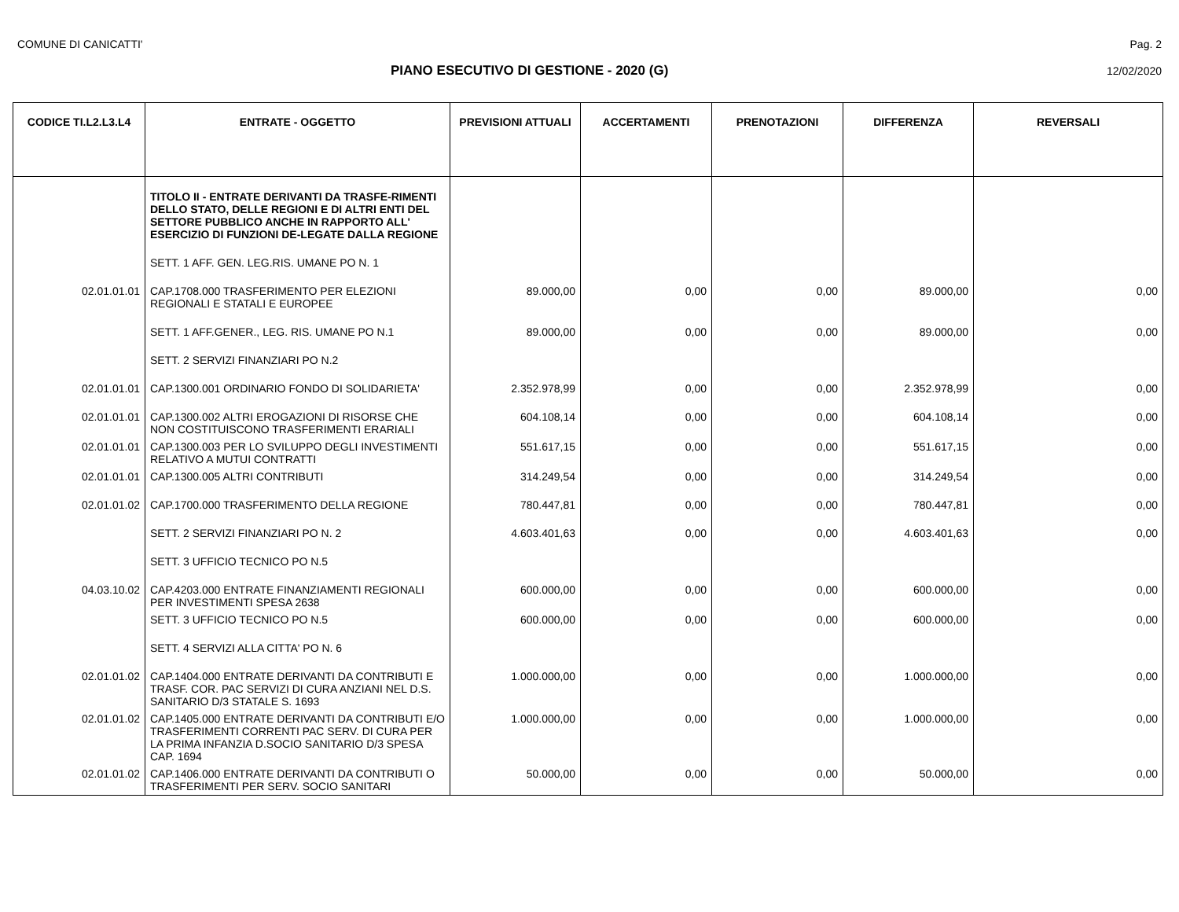COMUNE DI CANICATTI' Pag. 2
PIANO ESECUTIVO DI GESTIONE - 2020 (G)
12/02/2020
| CODICE TI.L2.L3.L4 | ENTRATE - OGGETTO | PREVISIONI ATTUALI | ACCERTAMENTI | PRENOTAZIONI | DIFFERENZA | REVERSALI |
| --- | --- | --- | --- | --- | --- | --- |
| | TITOLO II - ENTRATE DERIVANTI DA TRASFE-RIMENTI DELLO STATO, DELLE REGIONI E DI ALTRI ENTI DEL SETTORE PUBBLICO ANCHE IN RAPPORTO ALL' ESERCIZIO DI FUNZIONI DE-LEGATE DALLA REGIONE | | | | | |
| | SETT. 1 AFF. GEN. LEG.RIS. UMANE PO N. 1 | | | | | |
| 02.01.01.01 | CAP.1708.000 TRASFERIMENTO PER ELEZIONI REGIONALI E STATALI E EUROPEE | 89.000,00 | 0,00 | 0,00 | 89.000,00 | 0,00 |
| | SETT. 1 AFF.GENER., LEG. RIS. UMANE PO N.1 | 89.000,00 | 0,00 | 0,00 | 89.000,00 | 0,00 |
| | SETT. 2 SERVIZI FINANZIARI PO N.2 | | | | | |
| 02.01.01.01 | CAP.1300.001 ORDINARIO FONDO DI SOLIDARIETA' | 2.352.978,99 | 0,00 | 0,00 | 2.352.978,99 | 0,00 |
| 02.01.01.01 | CAP.1300.002 ALTRI EROGAZIONI DI RISORSE CHE NON COSTITUISCONO TRASFERIMENTI ERARIALI | 604.108,14 | 0,00 | 0,00 | 604.108,14 | 0,00 |
| 02.01.01.01 | CAP.1300.003 PER LO SVILUPPO DEGLI INVESTIMENTI RELATIVO A MUTUI CONTRATTI | 551.617,15 | 0,00 | 0,00 | 551.617,15 | 0,00 |
| 02.01.01.01 | CAP.1300.005 ALTRI CONTRIBUTI | 314.249,54 | 0,00 | 0,00 | 314.249,54 | 0,00 |
| 02.01.01.02 | CAP.1700.000 TRASFERIMENTO DELLA REGIONE | 780.447,81 | 0,00 | 0,00 | 780.447,81 | 0,00 |
| | SETT. 2 SERVIZI FINANZIARI PO N. 2 | 4.603.401,63 | 0,00 | 0,00 | 4.603.401,63 | 0,00 |
| | SETT. 3 UFFICIO TECNICO PO N.5 | | | | | |
| 04.03.10.02 | CAP.4203.000 ENTRATE FINANZIAMENTI REGIONALI PER INVESTIMENTI SPESA 2638 | 600.000,00 | 0,00 | 0,00 | 600.000,00 | 0,00 |
| | SETT. 3 UFFICIO TECNICO PO N.5 | 600.000,00 | 0,00 | 0,00 | 600.000,00 | 0,00 |
| | SETT. 4 SERVIZI ALLA CITTA' PO N. 6 | | | | | |
| 02.01.01.02 | CAP.1404.000 ENTRATE DERIVANTI DA CONTRIBUTI E TRASF. COR. PAC SERVIZI DI CURA ANZIANI NEL D.S. SANITARIO D/3 STATALE S. 1693 | 1.000.000,00 | 0,00 | 0,00 | 1.000.000,00 | 0,00 |
| 02.01.01.02 | CAP.1405.000 ENTRATE DERIVANTI DA CONTRIBUTI E/O TRASFERIMENTI CORRENTI PAC SERV. DI CURA PER LA PRIMA INFANZIA D.SOCIO SANITARIO D/3 SPESA CAP. 1694 | 1.000.000,00 | 0,00 | 0,00 | 1.000.000,00 | 0,00 |
| 02.01.01.02 | CAP.1406.000 ENTRATE DERIVANTI DA CONTRIBUTI O TRASFERIMENTI PER SERV. SOCIO SANITARI | 50.000,00 | 0,00 | 0,00 | 50.000,00 | 0,00 |